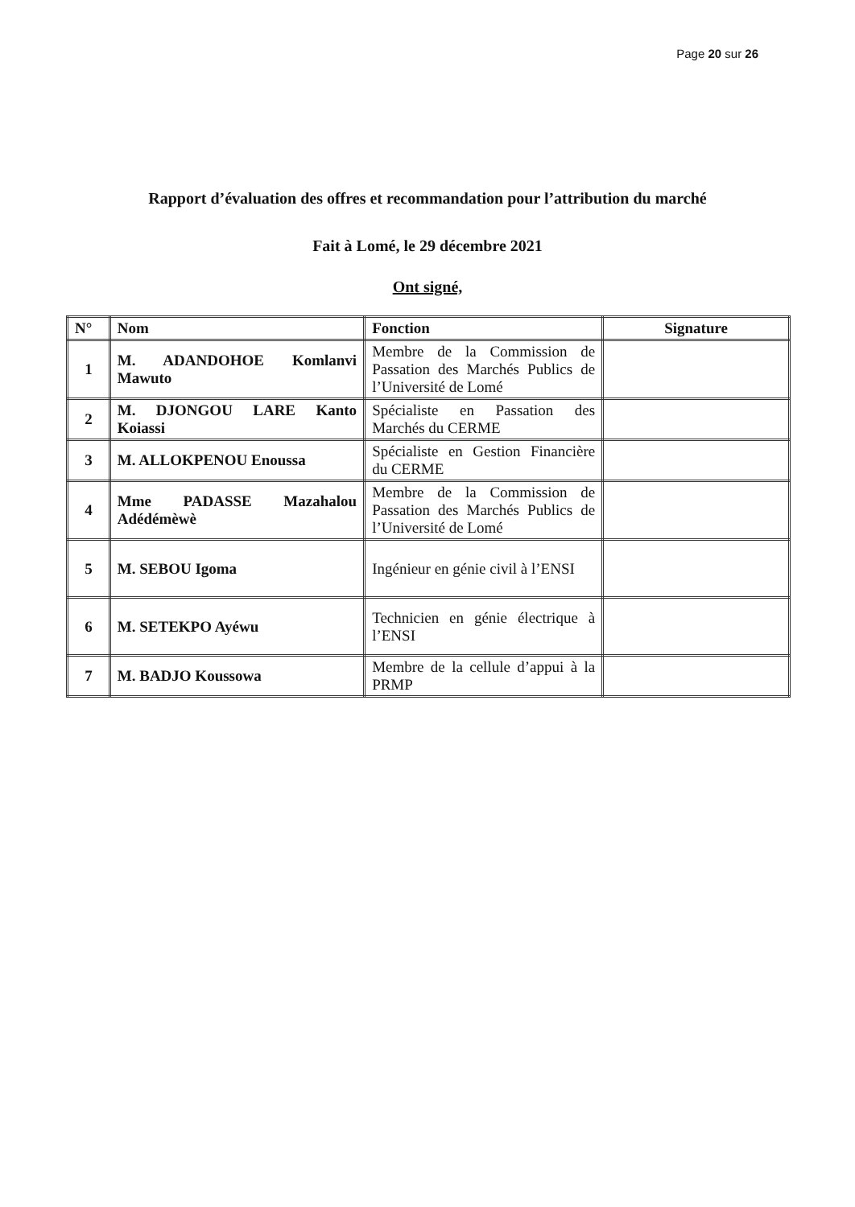Page 20 sur 26
Rapport d’évaluation des offres et recommandation pour l’attribution du marché
Fait à Lomé, le 29 décembre 2021
Ont signé,
| N° | Nom | Fonction | Signature |
| --- | --- | --- | --- |
| 1 | M. ADANDOHOE Komlanvi Mawuto | Membre de la Commission de Passation des Marchés Publics de l’Université de Lomé | |
| 2 | M. DJONGOU LARE Kanto Koiassi | Spécialiste en Passation des Marchés du CERME | |
| 3 | M. ALLOKPENOU Enoussa | Spécialiste en Gestion Financière du CERME | |
| 4 | Mme PADASSE Mazahalou Adédémèwè | Membre de la Commission de Passation des Marchés Publics de l’Université de Lomé | |
| 5 | M. SEBOU Igoma | Ingénieur en génie civil à l’ENSI | |
| 6 | M. SETEKPO Ayéwu | Technicien en génie électrique à l’ENSI | |
| 7 | M. BADJO Koussowa | Membre de la cellule d’appui à la PRMP | |